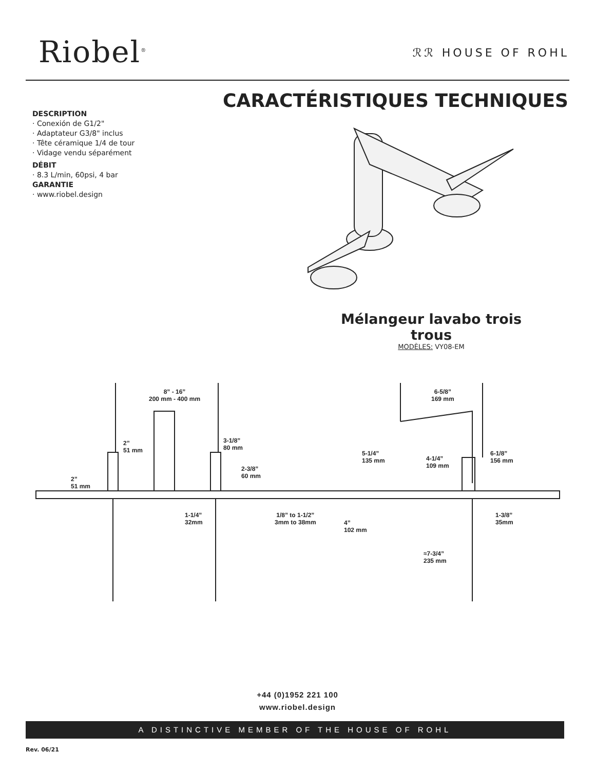Riobel<sup>®</sup>
ℛℛ HOUSE OF ROHL
CARACTÉRISTIQUES TECHNIQUES
DESCRIPTION
· Conexión de G1/2"
· Adaptateur G3/8" inclus
· Tête céramique 1/4 de tour
· Vidage vendu séparément
DÉBIT
· 8.3 L/min, 60psi, 4 bar
GARANTIE
· www.riobel.design
Mélangeur lavabo trois trous
MODÈLES: VY08-EM
8” - 16”
200 mm - 400 mm
2”
51 mm
3-1/8”
80 mm
2”
51 mm
2-3/8”
60 mm
1-1/4”
32mm
1/8” to 1-1/2”
3mm to 38mm
6-5/8”
169 mm
5-1/4”
135 mm
4-1/4”
109 mm
6-1/8”
156 mm
4”
102 mm
1-3/8”
35mm
≈7-3/4”
235 mm
+44 (0)1952 221 100
www.riobel.design
A DISTINCTIVE MEMBER OF THE HOUSE OF ROHL
Rev. 06/21